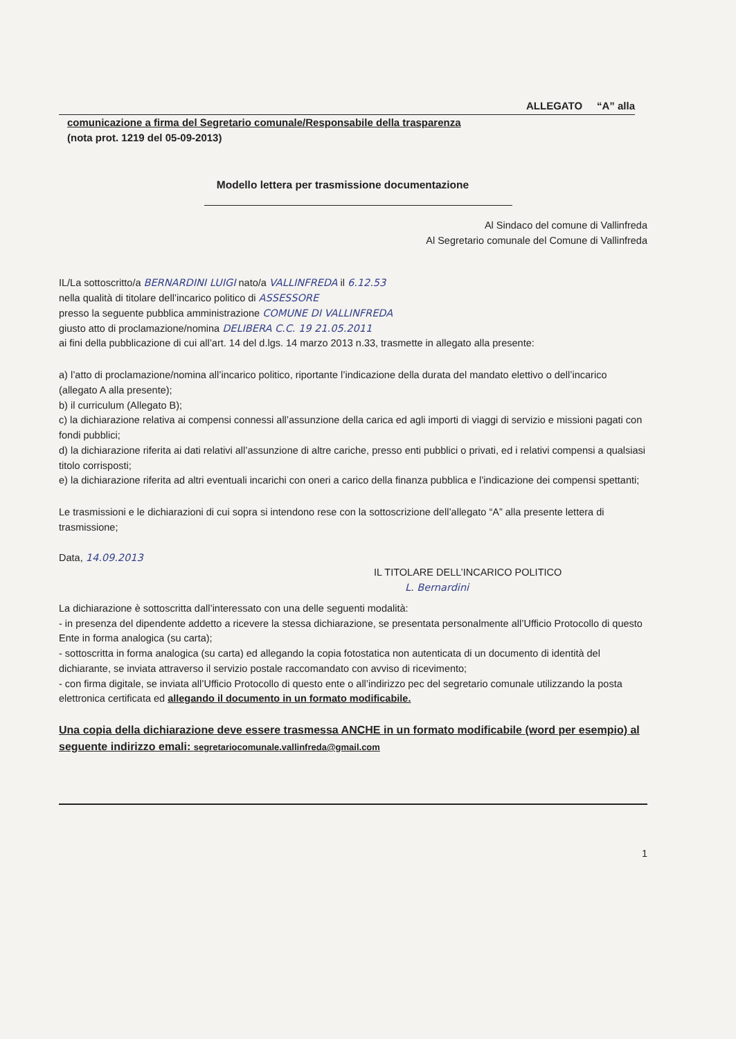ALLEGATO “A” alla
comunicazione a firma del Segretario comunale/Responsabile della trasparenza
(nota prot. 1219 del 05-09-2013)
Modello lettera per trasmissione documentazione
Al Sindaco del comune di Vallinfreda
Al Segretario comunale del Comune di Vallinfreda
IL/La sottoscritto/a BERNARDINI LUIGI nato/a VALLINFREDA il 6.12.53
nella qualità di titolare dell’incarico politico di ASSESSORE
presso la seguente pubblica amministrazione COMUNE DI VALLINFREDA
giusto atto di proclamazione/nomina DELIBERA C.C. 19 21.05.2011
ai fini della pubblicazione di cui all’art. 14 del d.lgs. 14 marzo 2013 n.33, trasmette in allegato alla presente:
a) l’atto di proclamazione/nomina all’incarico politico, riportante l’indicazione della durata del mandato elettivo o dell’incarico (allegato A alla presente);
b) il curriculum (Allegato B);
c) la dichiarazione relativa ai compensi connessi all’assunzione della carica ed agli importi di viaggi di servizio e missioni pagati con fondi pubblici;
d) la dichiarazione riferita ai dati relativi all’assunzione di altre cariche, presso enti pubblici o privati, ed i relativi compensi a qualsiasi titolo corrisposti;
e) la dichiarazione riferita ad altri eventuali incarichi con oneri a carico della finanza pubblica e l’indicazione dei compensi spettanti;
Le trasmissioni e le dichiarazioni di cui sopra si intendono rese con la sottoscrizione dell’allegato “A” alla presente lettera di trasmissione;
Data, 14.09.2013
IL TITOLARE DELL’INCARICO POLITICO
L. Bernardini
La dichiarazione è sottoscritta dall’interessato con una delle seguenti modalità:
- in presenza del dipendente addetto a ricevere la stessa dichiarazione, se presentata personalmente all’Ufficio Protocollo di questo Ente in forma analogica (su carta);
- sottoscritta in forma analogica (su carta) ed allegando la copia fotostatica non autenticata di un documento di identità del dichiarante, se inviata attraverso il servizio postale raccomandato con avviso di ricevimento;
- con firma digitale, se inviata all’Ufficio Protocollo di questo ente o all’indirizzo pec del segretario comunale utilizzando la posta elettronica certificata ed allegando il documento in un formato modificabile.
Una copia della dichiarazione deve essere trasmessa ANCHE in un formato modificabile (word per esempio) al seguente indirizzo emali: segretariocomunale.vallinfreda@gmail.com
1